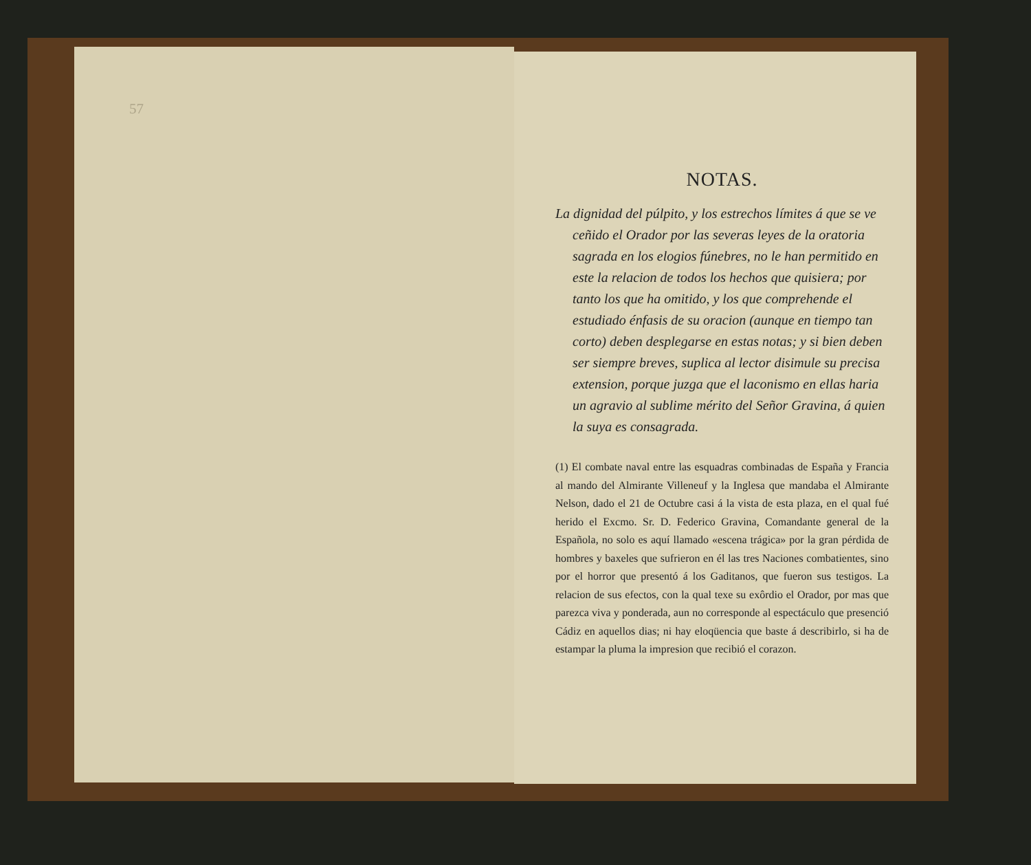57
NOTAS.
La dignidad del púlpito, y los estrechos límites á que se ve ceñido el Orador por las severas leyes de la oratoria sagrada en los elogios fúnebres, no le han permitido en este la relacion de todos los hechos que quisiera; por tanto los que ha omitido, y los que comprehende el estudiado énfasis de su oracion (aunque en tiempo tan corto) deben desplegarse en estas notas; y si bien deben ser siempre breves, suplica al lector disimule su precisa extension, porque juzga que el laconismo en ellas haria un agravio al sublime mérito del Señor Gravina, á quien la suya es consagrada.
(1) El combate naval entre las esquadras combinadas de España y Francia al mando del Almirante Villeneuf y la Inglesa que mandaba el Almirante Nelson, dado el 21 de Octubre casi á la vista de esta plaza, en el qual fué herido el Excmo. Sr. D. Federico Gravina, Comandante general de la Española, no solo es aquí llamado «escena trágica» por la gran pérdida de hombres y baxeles que sufrieron en él las tres Naciones combatientes, sino por el horror que presentó á los Gaditanos, que fueron sus testigos. La relacion de sus efectos, con la qual texe su exôrdio el Orador, por mas que parezca viva y ponderada, aun no corresponde al espectáculo que presenció Cádiz en aquellos dias; ni hay eloqüencia que baste á describirlo, si ha de estampar la pluma la impresion que recibió el corazon.